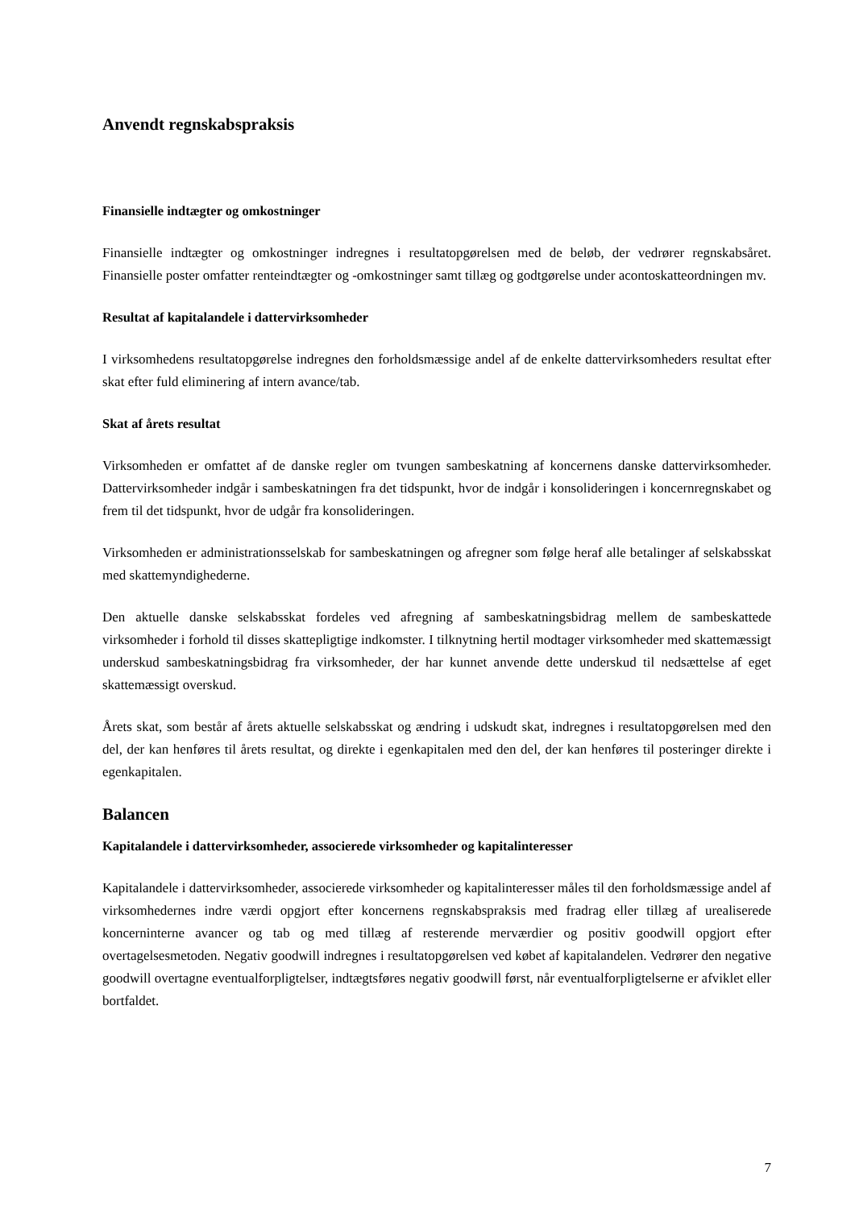Anvendt regnskabspraksis
Finansielle indtægter og omkostninger
Finansielle indtægter og omkostninger indregnes i resultatopgørelsen med de beløb, der vedrører regnskabsåret. Finansielle poster omfatter renteindtægter og -omkostninger samt tillæg og godtgørelse under acontoskatteordningen mv.
Resultat af kapitalandele i dattervirksomheder
I virksomhedens resultatopgørelse indregnes den forholdsmæssige andel af de enkelte dattervirksomheders resultat efter skat efter fuld eliminering af intern avance/tab.
Skat af årets resultat
Virksomheden er omfattet af de danske regler om tvungen sambeskatning af koncernens danske dattervirksomheder. Dattervirksomheder indgår i sambeskatningen fra det tidspunkt, hvor de indgår i konsolideringen i koncernregnskabet og frem til det tidspunkt, hvor de udgår fra konsolideringen.
Virksomheden er administrationsselskab for sambeskatningen og afregner som følge heraf alle betalinger af selskabsskat med skattemyndighederne.
Den aktuelle danske selskabsskat fordeles ved afregning af sambeskatningsbidrag mellem de sambeskattede virksomheder i forhold til disses skattepligtige indkomster. I tilknytning hertil modtager virksomheder med skattemæssigt underskud sambeskatningsbidrag fra virksomheder, der har kunnet anvende dette underskud til nedsættelse af eget skattemæssigt overskud.
Årets skat, som består af årets aktuelle selskabsskat og ændring i udskudt skat, indregnes i resultatopgørelsen med den del, der kan henføres til årets resultat, og direkte i egenkapitalen med den del, der kan henføres til posteringer direkte i egenkapitalen.
Balancen
Kapitalandele i dattervirksomheder, associerede virksomheder og kapitalinteresser
Kapitalandele i dattervirksomheder, associerede virksomheder og kapitalinteresser måles til den forholdsmæssige andel af virksomhedernes indre værdi opgjort efter koncernens regnskabspraksis med fradrag eller tillæg af urealiserede koncerninterne avancer og tab og med tillæg af resterende merværdier og positiv goodwill opgjort efter overtagelsesmetoden. Negativ goodwill indregnes i resultatopgørelsen ved købet af kapitalandelen. Vedrører den negative goodwill overtagne eventualforpligtelser, indtægtsføres negativ goodwill først, når eventualforpligtelserne er afviklet eller bortfaldet.
7